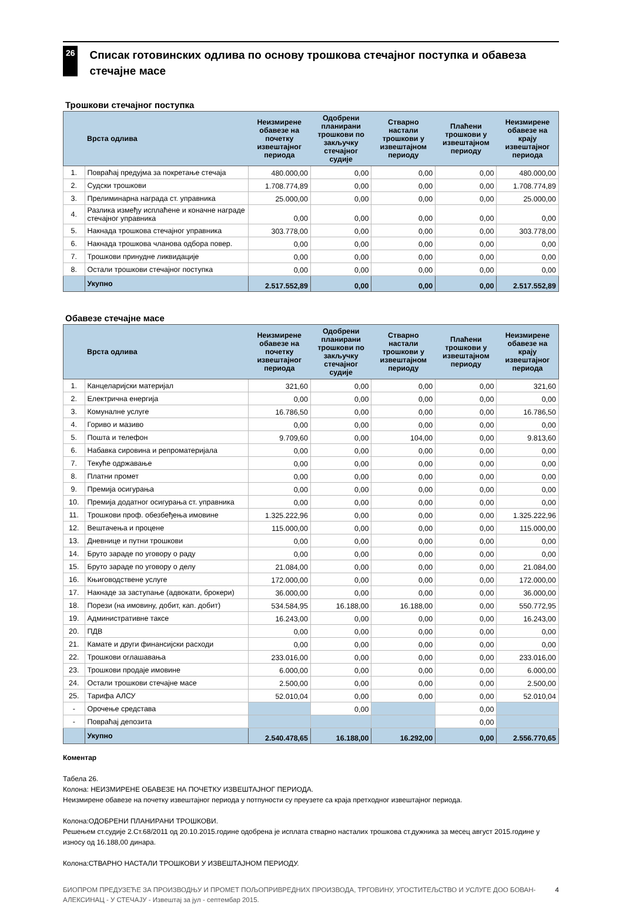26
Списак готовинских одлива по основу трошкова стечајног поступка и обавеза стечајне масе
Трошкови стечајног поступка
| | Врста одлива | Неизмирене обавезе на почетку извештајног периода | Одобрени планирани трошкови по закључку стечајног судије | Стварно настали трошкови у извештајном периоду | Плаћени трошкови у извештајном периоду | Неизмирене обавезе на крају извештајног периода |
| --- | --- | --- | --- | --- | --- | --- |
| 1. | Повраћај предујма за покретање стечаја | 480.000,00 | 0,00 | 0,00 | 0,00 | 480.000,00 |
| 2. | Судски трошкови | 1.708.774,89 | 0,00 | 0,00 | 0,00 | 1.708.774,89 |
| 3. | Прелиминарна награда ст. управника | 25.000,00 | 0,00 | 0,00 | 0,00 | 25.000,00 |
| 4. | Разлика између исплаћене и коначне награде стечајног управника | 0,00 | 0,00 | 0,00 | 0,00 | 0,00 |
| 5. | Накнада трошкова стечајног управника | 303.778,00 | 0,00 | 0,00 | 0,00 | 303.778,00 |
| 6. | Накнада трошкова чланова одбора повер. | 0,00 | 0,00 | 0,00 | 0,00 | 0,00 |
| 7. | Трошкови принудне ликвидације | 0,00 | 0,00 | 0,00 | 0,00 | 0,00 |
| 8. | Остали трошкови стечајног поступка | 0,00 | 0,00 | 0,00 | 0,00 | 0,00 |
| | Укупно | 2.517.552,89 | 0,00 | 0,00 | 0,00 | 2.517.552,89 |
Обавезе стечајне масе
| | Врста одлива | Неизмирене обавезе на почетку извештајног периода | Одобрени планирани трошкови по закључку стечајног судије | Стварно настали трошкови у извештајном периоду | Плаћени трошкови у извештајном периоду | Неизмирене обавезе на крају извештајног периода |
| --- | --- | --- | --- | --- | --- | --- |
| 1. | Канцеларијски материјал | 321,60 | 0,00 | 0,00 | 0,00 | 321,60 |
| 2. | Електрична енергија | 0,00 | 0,00 | 0,00 | 0,00 | 0,00 |
| 3. | Комуналне услуге | 16.786,50 | 0,00 | 0,00 | 0,00 | 16.786,50 |
| 4. | Гориво и мазиво | 0,00 | 0,00 | 0,00 | 0,00 | 0,00 |
| 5. | Пошта и телефон | 9.709,60 | 0,00 | 104,00 | 0,00 | 9.813,60 |
| 6. | Набавка сировина и репроматеријала | 0,00 | 0,00 | 0,00 | 0,00 | 0,00 |
| 7. | Текуће одржавање | 0,00 | 0,00 | 0,00 | 0,00 | 0,00 |
| 8. | Платни промет | 0,00 | 0,00 | 0,00 | 0,00 | 0,00 |
| 9. | Премија осигурања | 0,00 | 0,00 | 0,00 | 0,00 | 0,00 |
| 10. | Премија додатног осигурања ст. управника | 0,00 | 0,00 | 0,00 | 0,00 | 0,00 |
| 11. | Трошкови проф. обезбеђења имовине | 1.325.222,96 | 0,00 | 0,00 | 0,00 | 1.325.222,96 |
| 12. | Вештачења и процене | 115.000,00 | 0,00 | 0,00 | 0,00 | 115.000,00 |
| 13. | Дневнице и путни трошкови | 0,00 | 0,00 | 0,00 | 0,00 | 0,00 |
| 14. | Бруто зараде по уговору о раду | 0,00 | 0,00 | 0,00 | 0,00 | 0,00 |
| 15. | Бруто зараде по уговору о делу | 21.084,00 | 0,00 | 0,00 | 0,00 | 21.084,00 |
| 16. | Књиговодствене услуге | 172.000,00 | 0,00 | 0,00 | 0,00 | 172.000,00 |
| 17. | Накнаде за заступање (адвокати, брокери) | 36.000,00 | 0,00 | 0,00 | 0,00 | 36.000,00 |
| 18. | Порези (на имовину, добит, кап. добит) | 534.584,95 | 16.188,00 | 16.188,00 | 0,00 | 550.772,95 |
| 19. | Административне таксе | 16.243,00 | 0,00 | 0,00 | 0,00 | 16.243,00 |
| 20. | ПДВ | 0,00 | 0,00 | 0,00 | 0,00 | 0,00 |
| 21. | Камате и други финансијски расходи | 0,00 | 0,00 | 0,00 | 0,00 | 0,00 |
| 22. | Трошкови оглашавања | 233.016,00 | 0,00 | 0,00 | 0,00 | 233.016,00 |
| 23. | Трошкови продаје имовине | 6.000,00 | 0,00 | 0,00 | 0,00 | 6.000,00 |
| 24. | Остали трошкови стечајне масе | 2.500,00 | 0,00 | 0,00 | 0,00 | 2.500,00 |
| 25. | Тарифа АЛСУ | 52.010,04 | 0,00 | 0,00 | 0,00 | 52.010,04 |
| - | Орочење средстава | | 0,00 | | 0,00 | |
| - | Повраћај депозита | | | | 0,00 | |
| | Укупно | 2.540.478,65 | 16.188,00 | 16.292,00 | 0,00 | 2.556.770,65 |
Коментар
Табела 26.
Колона: НЕИЗМИРЕНЕ ОБАВЕЗЕ НА ПОЧЕТКУ ИЗВЕШТАЈНОГ ПЕРИОДА.
Неизмирене обавезе на почетку извештајног периода у потпуности су преузете са краја претходног извештајног периода.
Колона:ОДОБРЕНИ ПЛАНИРАНИ ТРОШКОВИ.
Решењем ст.судије 2.Ст.68/2011 од 20.10.2015.године одобрена је исплата стварно насталих трошкова ст.дужника за месец август 2015.године у износу од 16.188,00 динара.
Колона:СТВАРНО НАСТАЛИ ТРОШКОВИ У ИЗВЕШТАЈНОМ ПЕРИОДУ.
БИОПРОМ ПРЕДУЗЕЋЕ ЗА ПРОИЗВОДЊУ И ПРОМЕТ ПОЉОПРИВРЕДНИХ ПРОИЗВОДА, ТРГОВИНУ, УГОСТИТЕЉСТВО И УСЛУГЕ ДОО БОВАН-АЛЕКСИНАЦ - У СТЕЧАЈУ - Извештај за јул - септембар 2015.
4